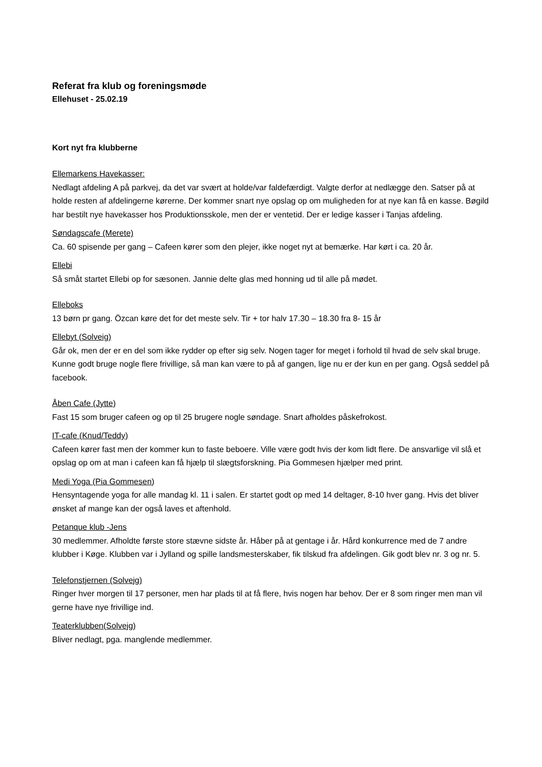Referat fra klub og foreningsmøde
Ellehuset - 25.02.19
Kort nyt fra klubberne
Ellemarkens Havekasser:
Nedlagt afdeling A på parkvej, da det var svært at holde/var faldefærdigt. Valgte derfor at nedlægge den. Satser på at holde resten af afdelingerne kørerne. Der kommer snart nye opslag op om muligheden for at nye kan få en kasse. Bøgild har bestilt nye havekasser hos Produktionsskole, men der er ventetid. Der er ledige kasser i Tanjas afdeling.
Søndagscafe (Merete)
Ca. 60 spisende per gang – Cafeen kører som den plejer, ikke noget nyt at bemærke. Har kørt i ca. 20 år.
Ellebi
Så småt startet Ellebi op for sæsonen. Jannie delte glas med honning ud til alle på mødet.
Elleboks
13 børn pr gang. Özcan køre det for det meste selv. Tir + tor halv 17.30 – 18.30 fra 8- 15 år
Ellebyt (Solveig)
Går ok, men der er en del som ikke rydder op efter sig selv. Nogen tager for meget i forhold til hvad de selv skal bruge. Kunne godt bruge nogle flere frivillige, så man kan være to på af gangen, lige nu er der kun en per gang. Også seddel på facebook.
Åben Cafe (Jytte)
Fast 15 som bruger cafeen og op til 25 brugere nogle søndage. Snart afholdes påskefrokost.
IT-cafe (Knud/Teddy)
Cafeen kører fast men der kommer kun to faste beboere. Ville være godt hvis der kom lidt flere. De ansvarlige vil slå et opslag op om at man i cafeen kan få hjælp til slægtsforskning. Pia Gommesen hjælper med print.
Medi Yoga (Pia Gommesen)
Hensyntagende yoga for alle mandag kl. 11 i salen. Er startet godt op med 14 deltager, 8-10 hver gang. Hvis det bliver ønsket af mange kan der også laves et aftenhold.
Petanque klub -Jens
30 medlemmer. Afholdte første store stævne sidste år. Håber på at gentage i år. Hård konkurrence med de 7 andre klubber i Køge. Klubben var i Jylland og spille landsmesterskaber, fik tilskud fra afdelingen. Gik godt blev nr. 3 og nr. 5.
Telefonstjernen (Solvejg)
Ringer hver morgen til 17 personer, men har plads til at få flere, hvis nogen har behov. Der er 8 som ringer men man vil gerne have nye frivillige ind.
Teaterklubben(Solvejg)
Bliver nedlagt, pga. manglende medlemmer.